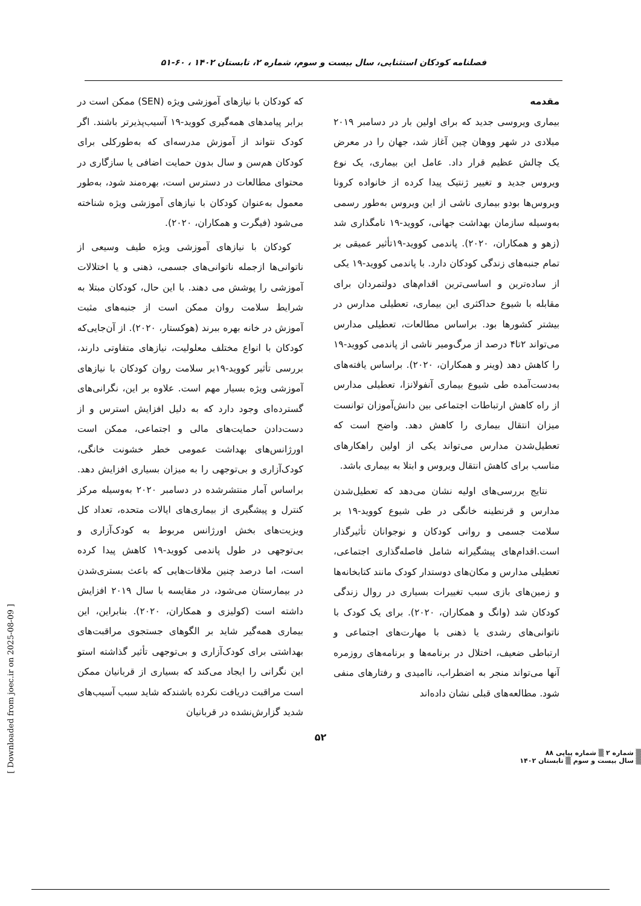فصلنامه کودکان استثنایی، سال بیست و سوم، شماره ۲، تابستان ۱۴۰۲ ، ۶۰-۵۱
مقدمه
بیماری ویروسی جدید که برای اولین بار در دسامبر ۲۰۱۹ میلادی در شهر ووهان چین آغاز شد، جهان را در معرض یک چالش عظیم قرار داد. عامل این بیماری، یک نوع ویروس جدید و تغییر ژنتیک پیدا کرده از خانواده کرونا ویروس‌ها بودو بیماری ناشی از این ویروس به‌طور رسمی به‌وسیله سازمان بهداشت جهانی، کووید-۱۹ نامگذاری شد (زهو و همکاران، ۲۰۲۰). پاندمی کووید-۱۹تأثیر عمیقی بر تمام جنبه‌های زندگی کودکان دارد. با پاندمی کووید-۱۹ یکی از ساده‌ترین و اساسی‌ترین اقدام‌های دولتمردان برای مقابله با شیوع حداکثری این بیماری، تعطیلی مدارس در بیشتر کشورها بود. براساس مطالعات، تعطیلی مدارس می‌تواند ۲تا۴ درصد از مرگ‌ومیر ناشی از پاندمی کووید-۱۹ را کاهش دهد (وینر و همکاران، ۲۰۲۰). براساس یافته‌های به‌دست‌آمده طی شیوع بیماری آنفولانزا، تعطیلی مدارس از راه کاهش ارتباطات اجتماعی بین دانش‌آموزان توانست میزان انتقال بیماری را کاهش دهد. واضح است که تعطیل‌شدن مدارس می‌تواند یکی از اولین راهکارهای مناسب برای کاهش انتقال ویروس و ابتلا به بیماری باشد.
نتایج بررسی‌های اولیه نشان می‌دهد که تعطیل‌شدن مدارس و قرنطینه خانگی در طی شیوع کووید-۱۹ بر سلامت جسمی و روانی کودکان و نوجوانان تأثیرگذار است.اقدام‌های پیشگیرانه شامل فاصله‌گذاری اجتماعی، تعطیلی مدارس و مکان‌های دوستدار کودک مانند کتابخانه‌ها و زمین‌های بازی سبب تغییرات بسیاری در روال زندگی کودکان شد (وانگ و همکاران، ۲۰۲۰). برای یک کودک با ناتوانی‌های رشدی یا ذهنی با مهارت‌های اجتماعی و ارتباطی ضعیف، اختلال در برنامه‌ها و برنامه‌های روزمره آنها می‌تواند منجر به اضطراب، ناامیدی و رفتارهای منفی شود. مطالعه‌های قبلی نشان داده‌اند
که کودکان با نیازهای آموزشی ویژه (SEN) ممکن است در برابر پیامدهای همه‌گیری کووید-۱۹ آسیب‌پذیرتر باشند. اگر کودک نتواند از آموزش مدرسه‌ای که به‌طورکلی برای کودکان هم‌سن و سال بدون حمایت اضافی یا سازگاری در محتوای مطالعات در دسترس است، بهره‌مند شود، به‌طور معمول به‌عنوان کودکان با نیازهای آموزشی ویژه شناخته می‌شود (فیگرت و همکاران، ۲۰۲۰).
کودکان با نیازهای آموزشی ویژه طیف وسیعی از ناتوانی‌ها ازجمله ناتوانی‌های جسمی، ذهنی و یا اختلالات آموزشی را پوشش می دهند. با این حال، کودکان مبتلا به شرایط سلامت روان ممکن است از جنبه‌های مثبت آموزش در خانه بهره ببرند (هوکستار، ۲۰۲۰). از آن‌جایی‌که کودکان با انواع مختلف معلولیت، نیازهای متفاوتی دارند، بررسی تأثیر کووید-۱۹بر سلامت روان کودکان با نیازهای آموزشی ویژه بسیار مهم است. علاوه بر این، نگرانی‌های گسترده‌ای وجود دارد که به دلیل افزایش استرس و از دست‌دادن حمایت‌های مالی و اجتماعی، ممکن است اورژانس‌های بهداشت عمومی خطر خشونت خانگی، کودک‌آزاری و بی‌توجهی را به میزان بسیاری افزایش دهد. براساس آمار منتشرشده در دسامبر ۲۰۲۰ به‌وسیله مرکز کنترل و پیشگیری از بیماری‌های ایالات متحده، تعداد کل ویزیت‌های بخش اورژانس مربوط به کودک‌آزاری و بی‌توجهی در طول پاندمی کووید-۱۹ کاهش پیدا کرده است، اما درصد چنین ملاقات‌هایی که باعث بستری‌شدن در بیمارستان می‌شود، در مقایسه با سال ۲۰۱۹ افزایش داشته است (کولیزی و همکاران، ۲۰۲۰). بنابراین، این بیماری همه‌گیر شاید بر الگوهای جستجوی مراقبت‌های بهداشتی برای کودک‌آزاری و بی‌توجهی تأثیر گذاشته استو این نگرانی را ایجاد می‌کند که بسیاری از قربانیان ممکن است مراقبت دریافت نکرده باشندکه شاید سبب آسیب‌های شدید گزارش‌نشده در قربانیان
۵۲
▒ شماره ۲ ▒ شماره پیاپی ۸۸
▒ سال بیست و سوم ▒ تابستان ۱۴۰۲
[ Downloaded from joec.ir on 2025-08-09 ]